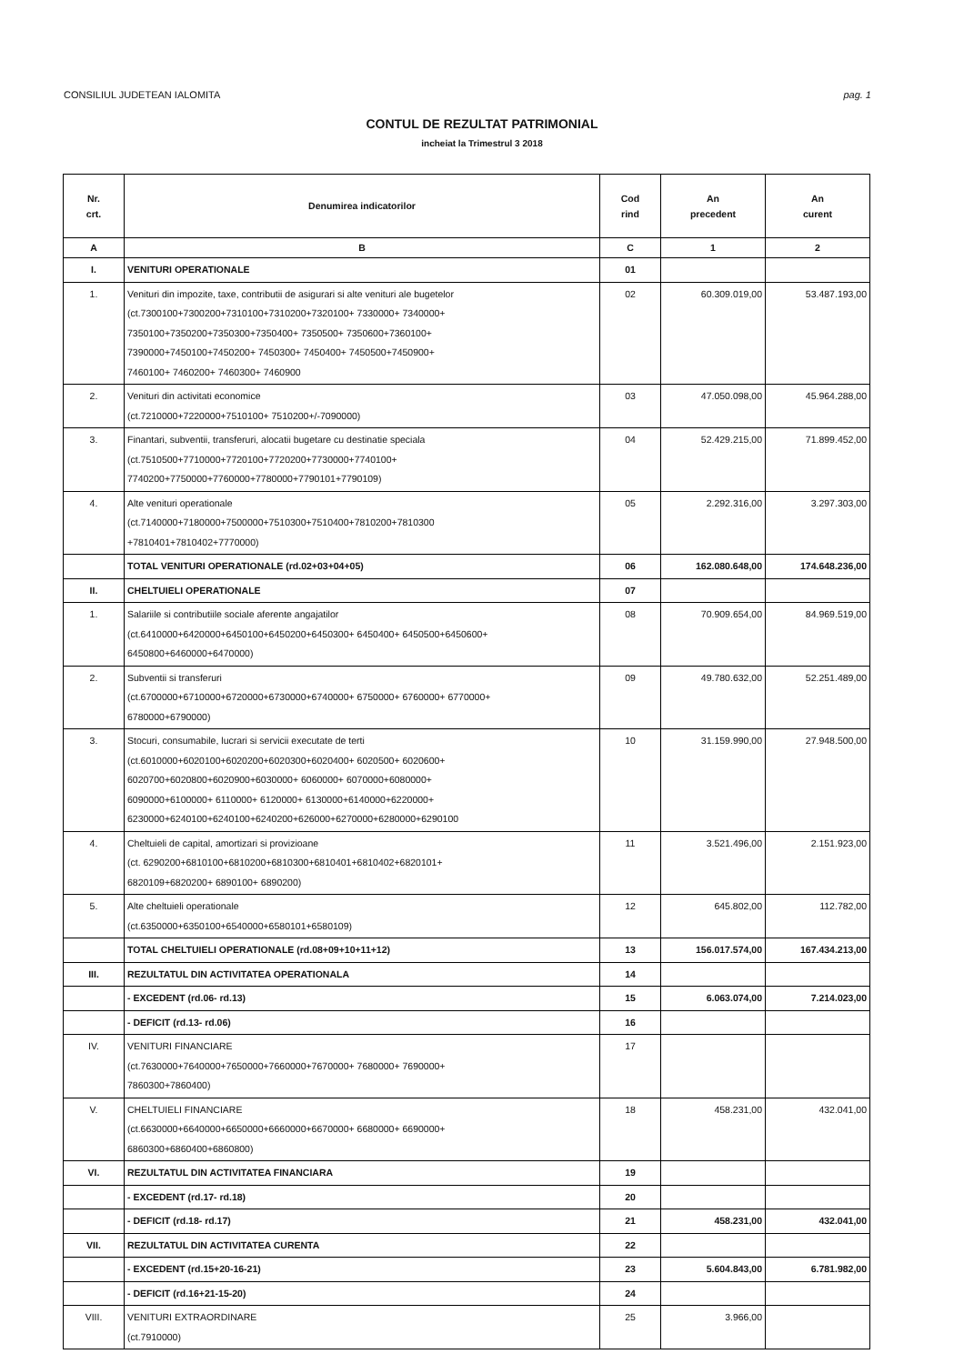CONSILIUL JUDETEAN IALOMITA pag. 1
CONTUL DE REZULTAT PATRIMONIAL
incheiat la Trimestrul 3 2018
| Nr. crt. | Denumirea indicatorilor | Cod rind | An precedent | An curent |
| --- | --- | --- | --- | --- |
| A | B | C | 1 | 2 |
| I. | VENITURI OPERATIONALE | 01 | | |
| 1. | Venituri din impozite, taxe, contributii de asigurari si alte venituri ale bugetelor (ct.7300100+7300200+7310100+7310200+7320100+ 7330000+ 7340000+ 7350100+7350200+7350300+7350400+ 7350500+ 7350600+7360100+ 7390000+7450100+7450200+ 7450300+ 7450400+ 7450500+7450900+ 7460100+ 7460200+ 7460300+ 7460900 | 02 | 60.309.019,00 | 53.487.193,00 |
| 2. | Venituri din activitati economice (ct.7210000+7220000+7510100+ 7510200+/-7090000) | 03 | 47.050.098,00 | 45.964.288,00 |
| 3. | Finantari, subventii, transferuri, alocatii bugetare cu destinatie speciala (ct.7510500+7710000+7720100+7720200+7730000+7740100+ 7740200+7750000+7760000+7780000+7790101+7790109) | 04 | 52.429.215,00 | 71.899.452,00 |
| 4. | Alte venituri operationale (ct.7140000+7180000+7500000+7510300+7510400+7810200+7810300 +7810401+7810402+7770000) | 05 | 2.292.316,00 | 3.297.303,00 |
| | TOTAL VENITURI OPERATIONALE (rd.02+03+04+05) | 06 | 162.080.648,00 | 174.648.236,00 |
| II. | CHELTUIELI OPERATIONALE | 07 | | |
| 1. | Salariile si contributiile sociale aferente angajatilor (ct.6410000+6420000+6450100+6450200+6450300+ 6450400+ 6450500+6450600+ 6450800+6460000+6470000) | 08 | 70.909.654,00 | 84.969.519,00 |
| 2. | Subventii si transferuri (ct.6700000+6710000+6720000+6730000+6740000+ 6750000+ 6760000+ 6770000+ 6780000+6790000) | 09 | 49.780.632,00 | 52.251.489,00 |
| 3. | Stocuri, consumabile, lucrari si servicii executate de terti (ct.6010000+6020100+6020200+6020300+6020400+ 6020500+ 6020600+ 6020700+6020800+6020900+6030000+ 6060000+ 6070000+6080000+ 6090000+6100000+ 6110000+ 6120000+ 6130000+6140000+6220000+ 6230000+6240100+6240100+6240200+626000+6270000+6280000+6290100 | 10 | 31.159.990,00 | 27.948.500,00 |
| 4. | Cheltuieli de capital, amortizari si provizioane (ct. 6290200+6810100+6810200+6810300+6810401+6810402+6820101+ 6820109+6820200+ 6890100+ 6890200) | 11 | 3.521.496,00 | 2.151.923,00 |
| 5. | Alte cheltuieli operationale (ct.6350000+6350100+6540000+6580101+6580109) | 12 | 645.802,00 | 112.782,00 |
| | TOTAL CHELTUIELI OPERATIONALE (rd.08+09+10+11+12) | 13 | 156.017.574,00 | 167.434.213,00 |
| III. | REZULTATUL DIN ACTIVITATEA OPERATIONALA | 14 | | |
| | - EXCEDENT (rd.06- rd.13) | 15 | 6.063.074,00 | 7.214.023,00 |
| | - DEFICIT (rd.13- rd.06) | 16 | | |
| IV. | VENITURI FINANCIARE (ct.7630000+7640000+7650000+7660000+7670000+ 7680000+ 7690000+ 7860300+7860400) | 17 | | |
| V. | CHELTUIELI FINANCIARE (ct.6630000+6640000+6650000+6660000+6670000+ 6680000+ 6690000+ 6860300+6860400+6860800) | 18 | 458.231,00 | 432.041,00 |
| VI. | REZULTATUL DIN ACTIVITATEA FINANCIARA | 19 | | |
| | - EXCEDENT (rd.17- rd.18) | 20 | | |
| | - DEFICIT (rd.18- rd.17) | 21 | 458.231,00 | 432.041,00 |
| VII. | REZULTATUL DIN ACTIVITATEA CURENTA | 22 | | |
| | - EXCEDENT (rd.15+20-16-21) | 23 | 5.604.843,00 | 6.781.982,00 |
| | - DEFICIT (rd.16+21-15-20) | 24 | | |
| VIII. | VENITURI EXTRAORDINARE (ct.7910000) | 25 | 3.966,00 | |